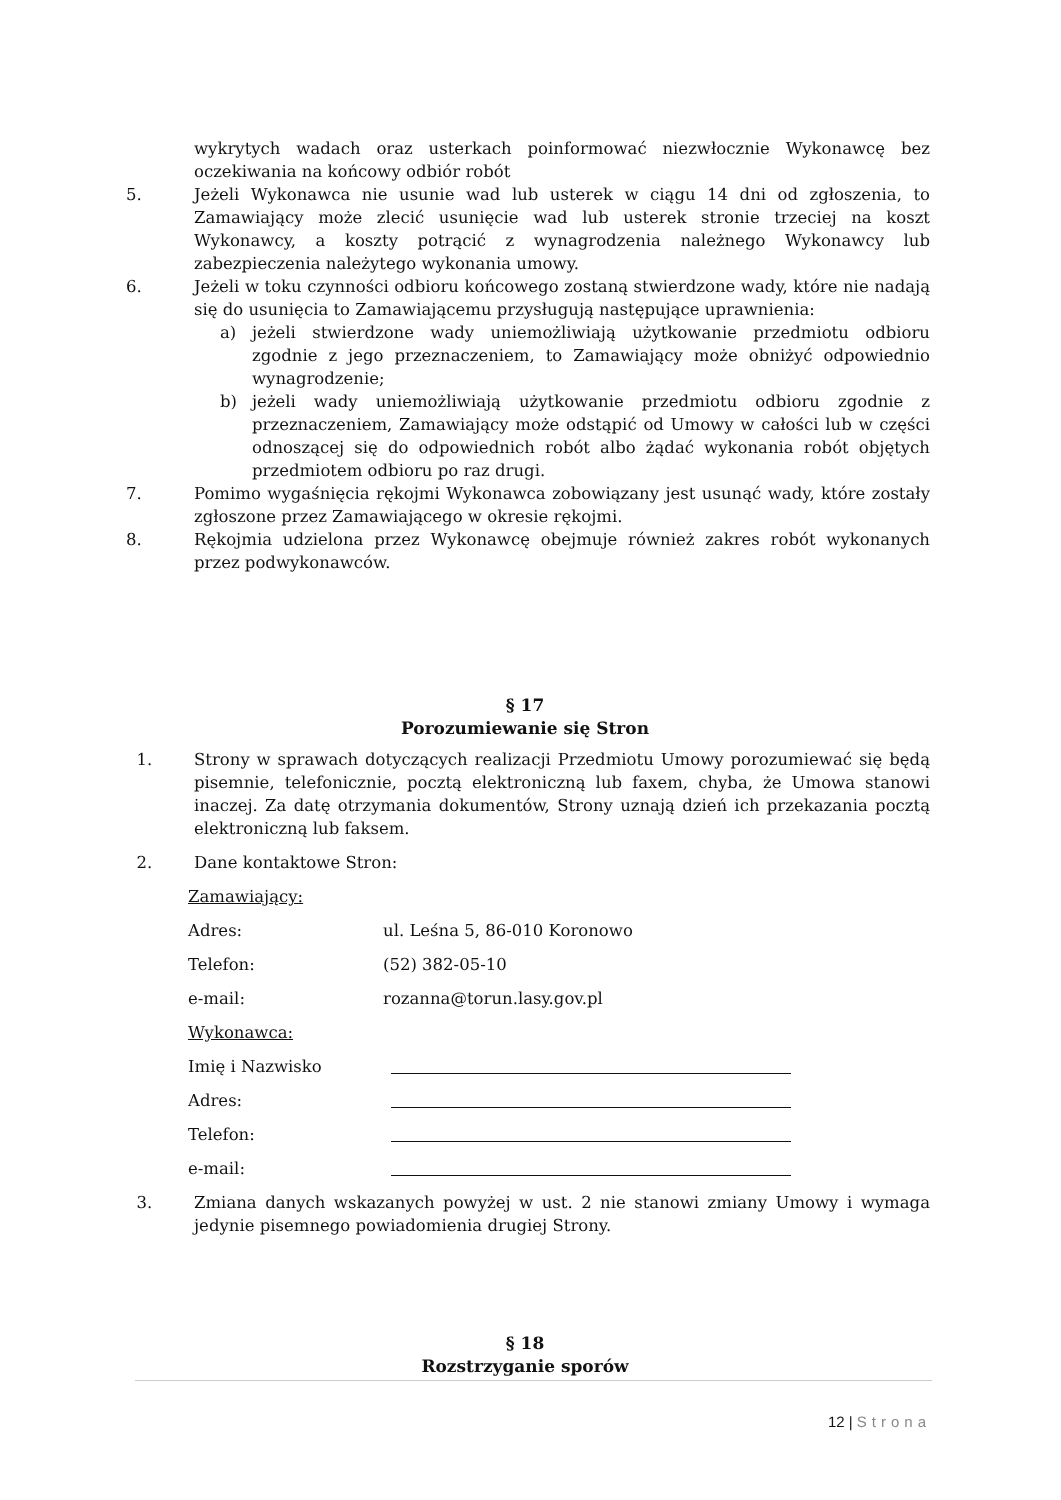wykrytych wadach oraz usterkach poinformować niezwłocznie Wykonawcę bez oczekiwania na końcowy odbiór robót
5. Jeżeli Wykonawca nie usunie wad lub usterek w ciągu 14 dni od zgłoszenia, to Zamawiający może zlecić usunięcie wad lub usterek stronie trzeciej na koszt Wykonawcy, a koszty potrącić z wynagrodzenia należnego Wykonawcy lub zabezpieczenia należytego wykonania umowy.
6. Jeżeli w toku czynności odbioru końcowego zostaną stwierdzone wady, które nie nadają się do usunięcia to Zamawiającemu przysługują następujące uprawnienia:
a) jeżeli stwierdzone wady uniemożliwiają użytkowanie przedmiotu odbioru zgodnie z jego przeznaczeniem, to Zamawiający może obniżyć odpowiednio wynagrodzenie;
b) jeżeli wady uniemożliwiają użytkowanie przedmiotu odbioru zgodnie z przeznaczeniem, Zamawiający może odstąpić od Umowy w całości lub w części odnoszącej się do odpowiednich robót albo żądać wykonania robót objętych przedmiotem odbioru po raz drugi.
7. Pomimo wygaśnięcia rękojmi Wykonawca zobowiązany jest usunąć wady, które zostały zgłoszone przez Zamawiającego w okresie rękojmi.
8. Rękojmia udzielona przez Wykonawcę obejmuje również zakres robót wykonanych przez podwykonawców.
§ 17
Porozumiewanie się Stron
1. Strony w sprawach dotyczących realizacji Przedmiotu Umowy porozumiewać się będą pisemnie, telefonicznie, pocztą elektroniczną lub faxem, chyba, że Umowa stanowi inaczej. Za datę otrzymania dokumentów, Strony uznają dzień ich przekazania pocztą elektroniczną lub faksem.
2. Dane kontaktowe Stron:
Zamawiający:
Adres: ul. Leśna 5, 86-010 Koronowo
Telefon: (52) 382-05-10
e-mail: rozanna@torun.lasy.gov.pl
Wykonawca:
Imię i Nazwisko
Adres:
Telefon:
e-mail:
3. Zmiana danych wskazanych powyżej w ust. 2 nie stanowi zmiany Umowy i wymaga jedynie pisemnego powiadomienia drugiej Strony.
§ 18
Rozstrzyganie sporów
12 | Strona